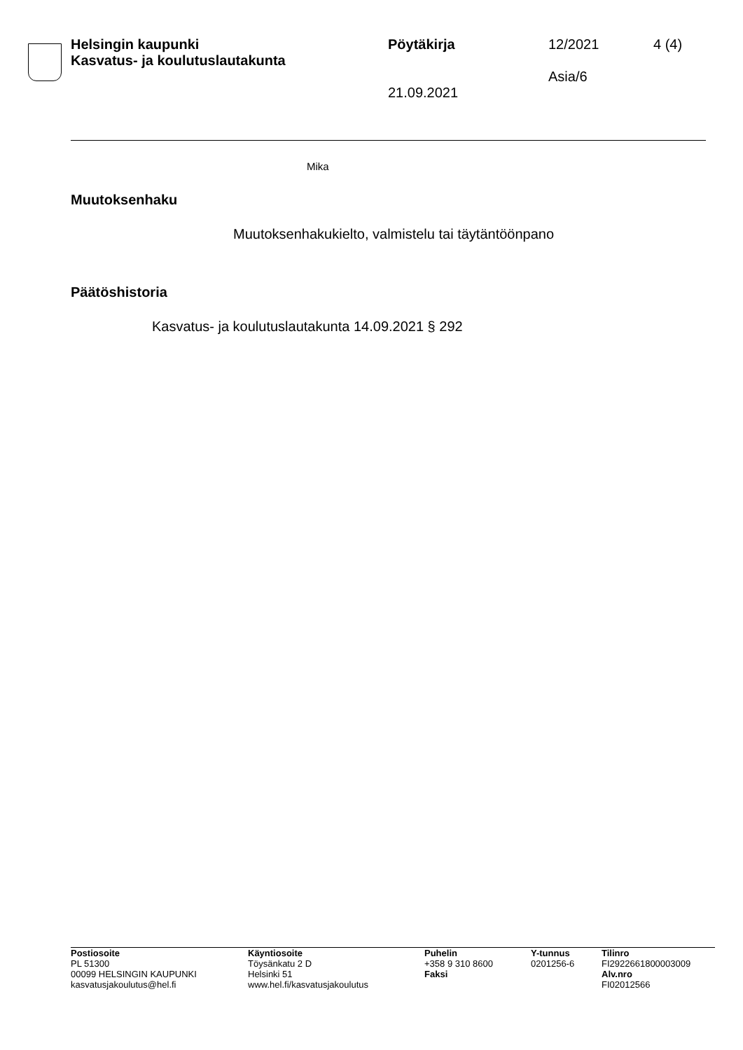Helsingin kaupunki
Kasvatus- ja koulutuslautakunta
Pöytäkirja
21.09.2021
12/2021
Asia/6
4 (4)
Mika
Muutoksenhaku
Muutoksenhakukielto, valmistelu tai täytäntöönpano
Päätöshistoria
Kasvatus- ja koulutuslautakunta 14.09.2021 § 292
Postiosoite
PL 51300
00099 HELSINGIN KAUPUNKI
kasvatusjakoulutus@hel.fi
Käyntiosoite
Töysänkatu 2 D
Helsinki 51
www.hel.fi/kasvatusjakoulutus
Puhelin
+358 9 310 8600
Faksi
Y-tunnus
0201256-6
Tilinro
FI2922661800003009
Alv.nro
FI02012566